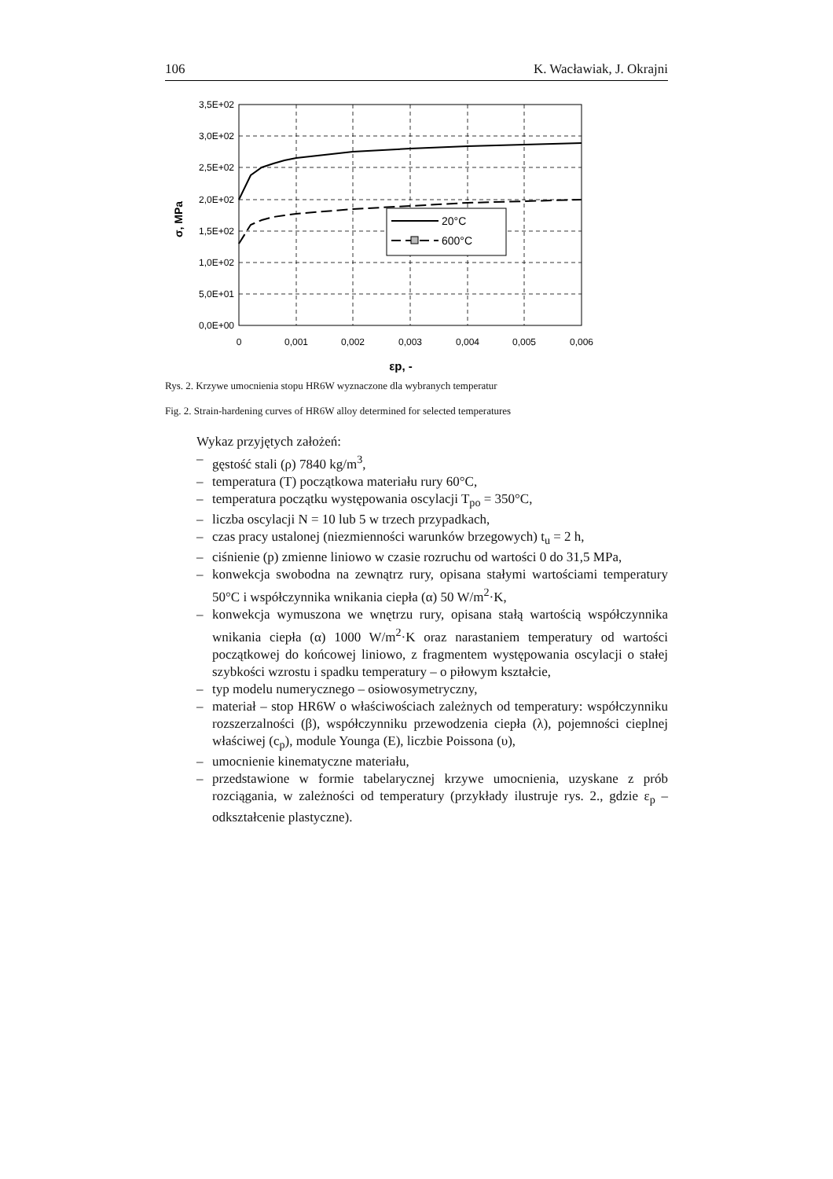106 K. Wacławiak, J. Okrajni
3,5E+02
3,0E+02
2,5E+02
2,0E+02
1,5E+02
1,0E+02
5,0E+01
0,0E+00
0
0,001
0,002
0,003
0,004
0,005
0,006
εp, -
σ, MPa
20°C
600°C
Rys. 2. Krzywe umocnienia stopu HR6W wyznaczone dla wybranych temperatur
Fig. 2. Strain-hardening curves of HR6W alloy determined for selected temperatures
Wykaz przyjętych założeń:
– gęstość stali (ρ) 7840 kg/m<sup>3</sup>,
– temperatura (T) początkowa materiału rury 60°C,
– temperatura początku występowania oscylacji T<sub>po</sub> = 350°C,
– liczba oscylacji N = 10 lub 5 w trzech przypadkach,
– czas pracy ustalonej (niezmienności warunków brzegowych) t<sub>u</sub> = 2 h,
– ciśnienie (p) zmienne liniowo w czasie rozruchu od wartości 0 do 31,5 MPa,
– konwekcja swobodna na zewnątrz rury, opisana stałymi wartościami temperatury 50°C i współczynnika wnikania ciepła (α) 50 W/m<sup>2</sup>·K,
– konwekcja wymuszona we wnętrzu rury, opisana stałą wartością współczynnika wnikania ciepła (α) 1000 W/m<sup>2</sup>·K oraz narastaniem temperatury od wartości początkowej do końcowej liniowo, z fragmentem występowania oscylacji o stałej szybkości wzrostu i spadku temperatury – o piłowym kształcie,
– typ modelu numerycznego – osiowosymetryczny,
– materiał – stop HR6W o właściwościach zależnych od temperatury: współczynniku rozszerzalności (β), współczynniku przewodzenia ciepła (λ), pojemności cieplnej właściwej (c<sub>p</sub>), module Younga (E), liczbie Poissona (υ),
– umocnienie kinematyczne materiału,
– przedstawione w formie tabelarycznej krzywe umocnienia, uzyskane z prób rozciągania, w zależności od temperatury (przykłady ilustruje rys. 2., gdzie ε<sub>p</sub> – odkształcenie plastyczne).